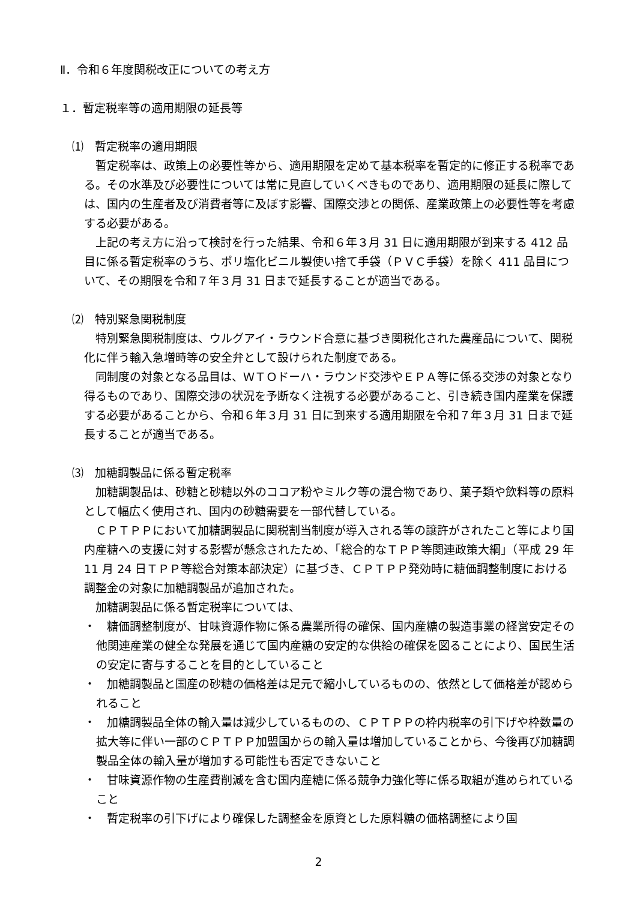Ⅱ．令和６年度関税改正についての考え方
１．暫定税率等の適用期限の延長等
⑴　暫定税率の適用期限
　暫定税率は、政策上の必要性等から、適用期限を定めて基本税率を暫定的に修正する税率である。その水準及び必要性については常に見直していくべきものであり、適用期限の延長に際しては、国内の生産者及び消費者等に及ぼす影響、国際交渉との関係、産業政策上の必要性等を考慮する必要がある。
　上記の考え方に沿って検討を行った結果、令和６年３月 31 日に適用期限が到来する 412 品目に係る暫定税率のうち、ポリ塩化ビニル製使い捨て手袋（ＰＶＣ手袋）を除く 411 品目について、その期限を令和７年３月 31 日まで延長することが適当である。
⑵　特別緊急関税制度
　特別緊急関税制度は、ウルグアイ・ラウンド合意に基づき関税化された農産品について、関税化に伴う輸入急増時等の安全弁として設けられた制度である。
　同制度の対象となる品目は、ＷＴＯドーハ・ラウンド交渉やＥＰＡ等に係る交渉の対象となり得るものであり、国際交渉の状況を予断なく注視する必要があること、引き続き国内産業を保護する必要があることから、令和６年３月 31 日に到来する適用期限を令和７年３月 31 日まで延長することが適当である。
⑶　加糖調製品に係る暫定税率
　加糖調製品は、砂糖と砂糖以外のココア粉やミルク等の混合物であり、菓子類や飲料等の原料として幅広く使用され、国内の砂糖需要を一部代替している。
　ＣＰＴＰＰにおいて加糖調製品に関税割当制度が導入される等の譲許がされたこと等により国内産糖への支援に対する影響が懸念されたため、「総合的なＴＰＰ等関連政策大綱」（平成 29 年 11 月 24 日ＴＰＰ等総合対策本部決定）に基づき、ＣＰＴＰＰ発効時に糖価調整制度における調整金の対象に加糖調製品が追加された。
　加糖調製品に係る暫定税率については、
・　糖価調整制度が、甘味資源作物に係る農業所得の確保、国内産糖の製造事業の経営安定その他関連産業の健全な発展を通じて国内産糖の安定的な供給の確保を図ることにより、国民生活の安定に寄与することを目的としていること
・　加糖調製品と国産の砂糖の価格差は足元で縮小しているものの、依然として価格差が認められること
・　加糖調製品全体の輸入量は減少しているものの、ＣＰＴＰＰの枠内税率の引下げや枠数量の拡大等に伴い一部のＣＰＴＰＰ加盟国からの輸入量は増加していることから、今後再び加糖調製品全体の輸入量が増加する可能性も否定できないこと
・　甘味資源作物の生産費削減を含む国内産糖に係る競争力強化等に係る取組が進められていること
・　暫定税率の引下げにより確保した調整金を原資とした原料糖の価格調整により国
2